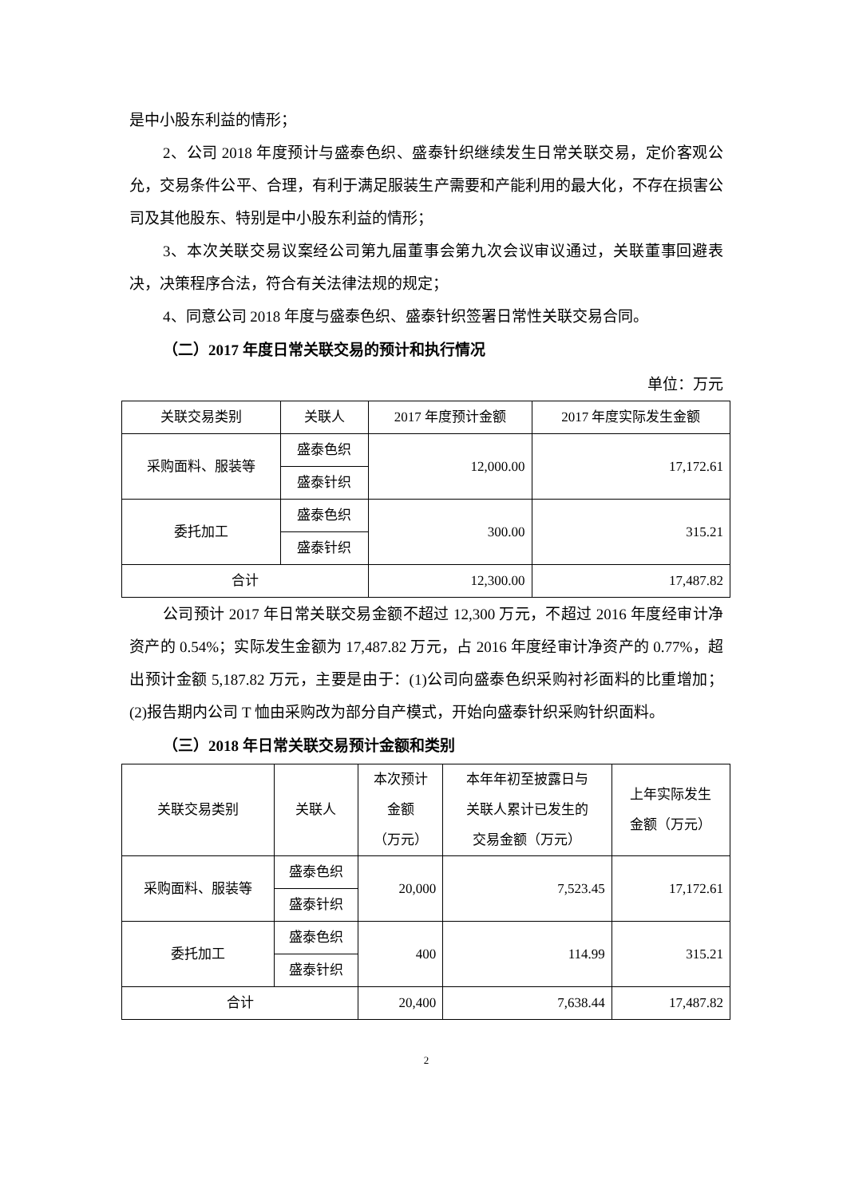是中小股东利益的情形；
2、公司 2018 年度预计与盛泰色织、盛泰针织继续发生日常关联交易，定价客观公允，交易条件公平、合理，有利于满足服装生产需要和产能利用的最大化，不存在损害公司及其他股东、特别是中小股东利益的情形；
3、本次关联交易议案经公司第九届董事会第九次会议审议通过，关联董事回避表决，决策程序合法，符合有关法律法规的规定；
4、同意公司 2018 年度与盛泰色织、盛泰针织签署日常性关联交易合同。
（二）2017 年度日常关联交易的预计和执行情况
单位：万元
| 关联交易类别 | 关联人 | 2017 年度预计金额 | 2017 年度实际发生金额 |
| --- | --- | --- | --- |
| 采购面料、服装等 | 盛泰色织 | 12,000.00 | 17,172.61 |
| | 盛泰针织 | | |
| 委托加工 | 盛泰色织 | 300.00 | 315.21 |
| | 盛泰针织 | | |
| 合计 | | 12,300.00 | 17,487.82 |
公司预计 2017 年日常关联交易金额不超过 12,300 万元，不超过 2016 年度经审计净资产的 0.54%；实际发生金额为 17,487.82 万元，占 2016 年度经审计净资产的 0.77%，超出预计金额 5,187.82 万元，主要是由于：(1)公司向盛泰色织采购衬衫面料的比重增加；(2)报告期内公司 T 恤由采购改为部分自产模式，开始向盛泰针织采购针织面料。
（三）2018 年日常关联交易预计金额和类别
| 关联交易类别 | 关联人 | 本次预计 金额 （万元） | 本年年初至披露日与 关联人累计已发生的 交易金额（万元） | 上年实际发生 金额（万元） |
| --- | --- | --- | --- | --- |
| 采购面料、服装等 | 盛泰色织 | 20,000 | 7,523.45 | 17,172.61 |
| | 盛泰针织 | | | |
| 委托加工 | 盛泰色织 | 400 | 114.99 | 315.21 |
| | 盛泰针织 | | | |
| 合计 | | 20,400 | 7,638.44 | 17,487.82 |
2